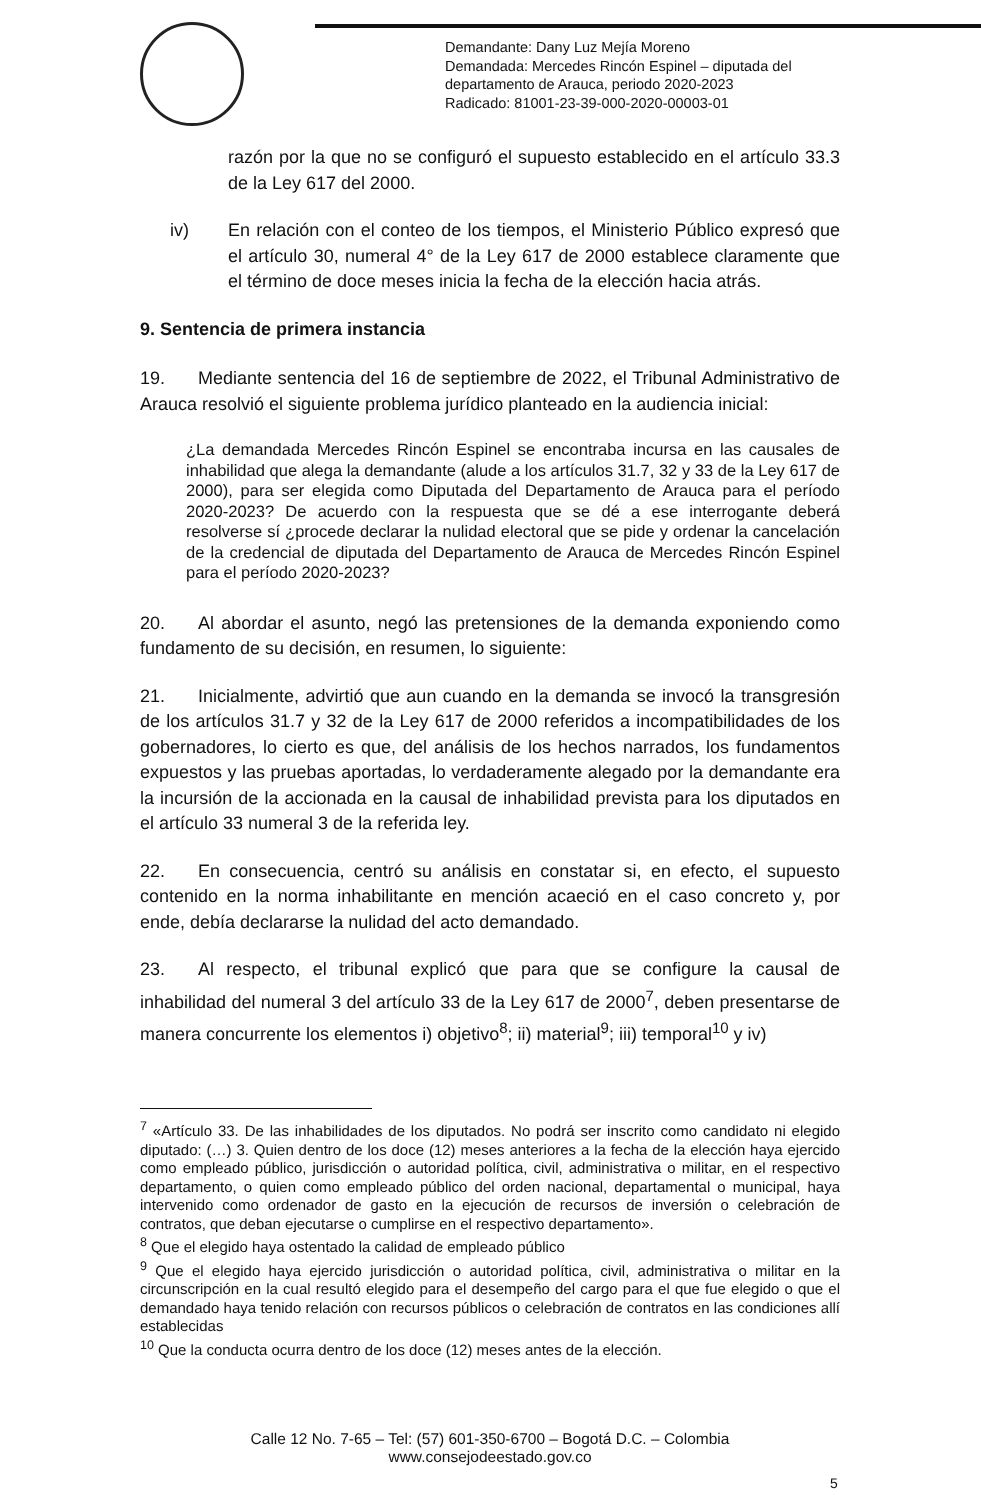Demandante: Dany Luz Mejía Moreno
Demandada: Mercedes Rincón Espinel – diputada del
departamento de Arauca, periodo 2020-2023
Radicado: 81001-23-39-000-2020-00003-01
razón por la que no se configuró el supuesto establecido en el artículo 33.3 de la Ley 617 del 2000.
iv) En relación con el conteo de los tiempos, el Ministerio Público expresó que el artículo 30, numeral 4° de la Ley 617 de 2000 establece claramente que el término de doce meses inicia la fecha de la elección hacia atrás.
9. Sentencia de primera instancia
19. Mediante sentencia del 16 de septiembre de 2022, el Tribunal Administrativo de Arauca resolvió el siguiente problema jurídico planteado en la audiencia inicial:
¿La demandada Mercedes Rincón Espinel se encontraba incursa en las causales de inhabilidad que alega la demandante (alude a los artículos 31.7, 32 y 33 de la Ley 617 de 2000), para ser elegida como Diputada del Departamento de Arauca para el período 2020-2023? De acuerdo con la respuesta que se dé a ese interrogante deberá resolverse sí ¿procede declarar la nulidad electoral que se pide y ordenar la cancelación de la credencial de diputada del Departamento de Arauca de Mercedes Rincón Espinel para el período 2020-2023?
20. Al abordar el asunto, negó las pretensiones de la demanda exponiendo como fundamento de su decisión, en resumen, lo siguiente:
21. Inicialmente, advirtió que aun cuando en la demanda se invocó la transgresión de los artículos 31.7 y 32 de la Ley 617 de 2000 referidos a incompatibilidades de los gobernadores, lo cierto es que, del análisis de los hechos narrados, los fundamentos expuestos y las pruebas aportadas, lo verdaderamente alegado por la demandante era la incursión de la accionada en la causal de inhabilidad prevista para los diputados en el artículo 33 numeral 3 de la referida ley.
22. En consecuencia, centró su análisis en constatar si, en efecto, el supuesto contenido en la norma inhabilitante en mención acaeció en el caso concreto y, por ende, debía declararse la nulidad del acto demandado.
23. Al respecto, el tribunal explicó que para que se configure la causal de inhabilidad del numeral 3 del artículo 33 de la Ley 617 de 2000<sup>7</sup>, deben presentarse de manera concurrente los elementos i) objetivo<sup>8</sup>; ii) material<sup>9</sup>; iii) temporal<sup>10</sup> y iv)
<sup>7</sup> «Artículo 33. De las inhabilidades de los diputados. No podrá ser inscrito como candidato ni elegido diputado: (…) 3. Quien dentro de los doce (12) meses anteriores a la fecha de la elección haya ejercido como empleado público, jurisdicción o autoridad política, civil, administrativa o militar, en el respectivo departamento, o quien como empleado público del orden nacional, departamental o municipal, haya intervenido como ordenador de gasto en la ejecución de recursos de inversión o celebración de contratos, que deban ejecutarse o cumplirse en el respectivo departamento».
<sup>8</sup> Que el elegido haya ostentado la calidad de empleado público
<sup>9</sup> Que el elegido haya ejercido jurisdicción o autoridad política, civil, administrativa o militar en la circunscripción en la cual resultó elegido para el desempeño del cargo para el que fue elegido o que el demandado haya tenido relación con recursos públicos o celebración de contratos en las condiciones allí establecidas
<sup>10</sup> Que la conducta ocurra dentro de los doce (12) meses antes de la elección.
Calle 12 No. 7-65 – Tel: (57) 601-350-6700 – Bogotá D.C. – Colombia
www.consejodeestado.gov.co
5